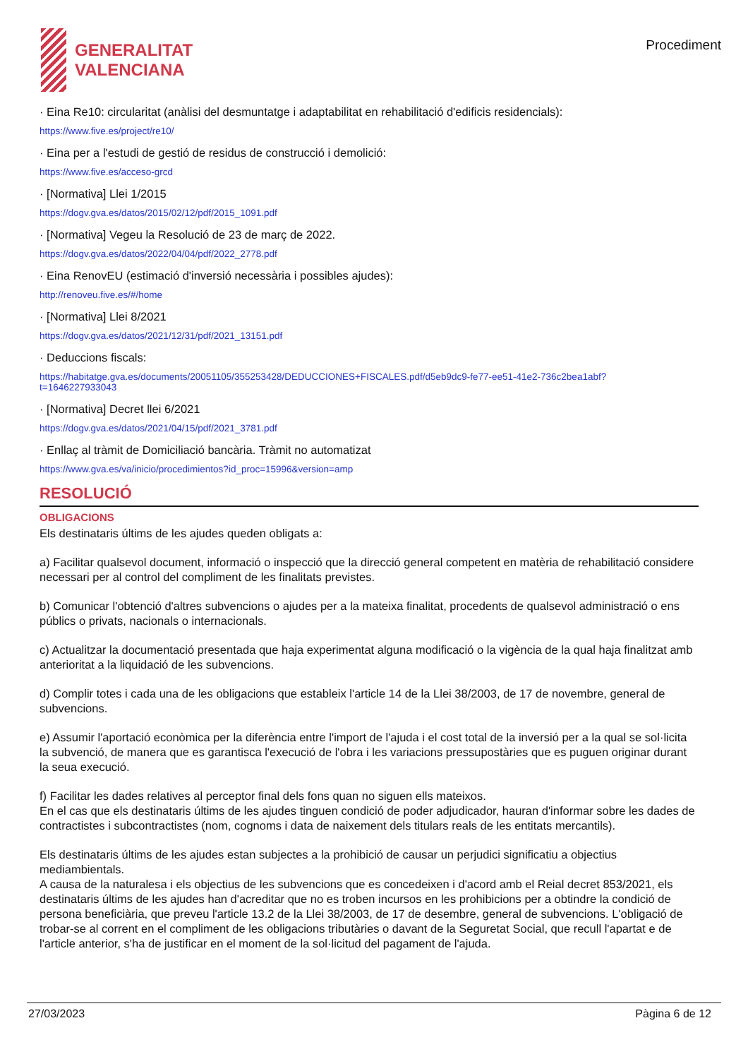GENERALITAT
VALENCIANA
Procediment
· Eina Re10: circularitat (anàlisi del desmuntatge i adaptabilitat en rehabilitació d'edificis residencials):
https://www.five.es/project/re10/
· Eina per a l'estudi de gestió de residus de construcció i demolició:
https://www.five.es/acceso-grcd
· [Normativa] Llei 1/2015
https://dogv.gva.es/datos/2015/02/12/pdf/2015_1091.pdf
· [Normativa] Vegeu la Resolució de 23 de març de 2022.
https://dogv.gva.es/datos/2022/04/04/pdf/2022_2778.pdf
· Eina RenovEU (estimació d'inversió necessària i possibles ajudes):
http://renoveu.five.es/#/home
· [Normativa] Llei 8/2021
https://dogv.gva.es/datos/2021/12/31/pdf/2021_13151.pdf
· Deduccions fiscals:
https://habitatge.gva.es/documents/20051105/355253428/DEDUCCIONES+FISCALES.pdf/d5eb9dc9-fe77-ee51-41e2-736c2bea1abf?
t=1646227933043
· [Normativa] Decret llei 6/2021
https://dogv.gva.es/datos/2021/04/15/pdf/2021_3781.pdf
· Enllaç al tràmit de Domiciliació bancària. Tràmit no automatizat
https://www.gva.es/va/inicio/procedimientos?id_proc=15996&version=amp
RESOLUCIÓ
OBLIGACIONS
Els destinataris últims de les ajudes queden obligats a:
a) Facilitar qualsevol document, informació o inspecció que la direcció general competent en matèria de rehabilitació considere necessari per al control del compliment de les finalitats previstes.
b) Comunicar l'obtenció d'altres subvencions o ajudes per a la mateixa finalitat, procedents de qualsevol administració o ens públics o privats, nacionals o internacionals.
c) Actualitzar la documentació presentada que haja experimentat alguna modificació o la vigència de la qual haja finalitzat amb anterioritat a la liquidació de les subvencions.
d) Complir totes i cada una de les obligacions que estableix l'article 14 de la Llei 38/2003, de 17 de novembre, general de subvencions.
e) Assumir l'aportació econòmica per la diferència entre l'import de l'ajuda i el cost total de la inversió per a la qual se sol·licita la subvenció, de manera que es garantisca l'execució de l'obra i les variacions pressupostàries que es puguen originar durant la seua execució.
f) Facilitar les dades relatives al perceptor final dels fons quan no siguen ells mateixos.
En el cas que els destinataris últims de les ajudes tinguen condició de poder adjudicador, hauran d'informar sobre les dades de contractistes i subcontractistes (nom, cognoms i data de naixement dels titulars reals de les entitats mercantils).
Els destinataris últims de les ajudes estan subjectes a la prohibició de causar un perjudici significatiu a objectius mediambientals.
A causa de la naturalesa i els objectius de les subvencions que es concedeixen i d'acord amb el Reial decret 853/2021, els destinataris últims de les ajudes han d'acreditar que no es troben incursos en les prohibicions per a obtindre la condició de persona beneficiària, que preveu l'article 13.2 de la Llei 38/2003, de 17 de desembre, general de subvencions. L'obligació de trobar-se al corrent en el compliment de les obligacions tributàries o davant de la Seguretat Social, que recull l'apartat e de l'article anterior, s'ha de justificar en el moment de la sol·licitud del pagament de l'ajuda.
27/03/2023 Pàgina 6 de 12